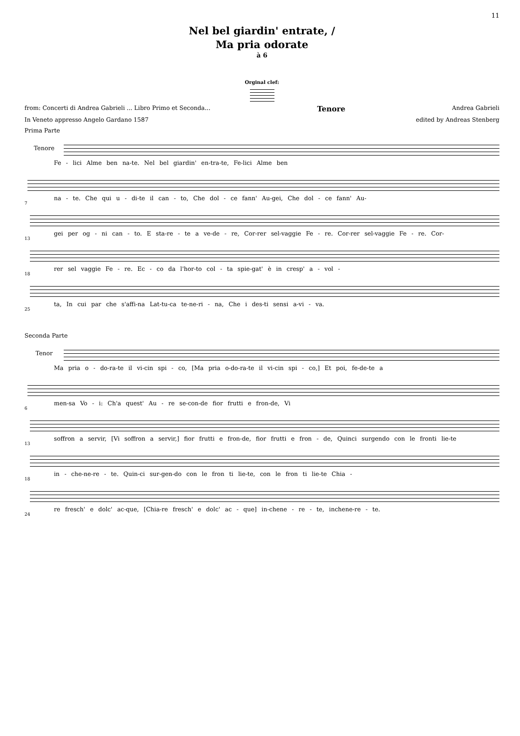11
Nel bel giardin' entrate, /
Ma pria odorate
à 6
Orginal clef:
from: Concerti di Andrea Gabrieli ... Libro Primo et Seconda... Tenore Andrea Gabrieli
In Veneto appresso Angelo Gardano 1587 edited by Andreas Stenberg
Prima Parte
Tenore
Fe - lici Alme ben na-te. Nel bel giardin' en-tra-te, Fe-lici Alme ben
7
na - te. Che qui u - di-te il can - to, Che dol - ce fann' Au-gei, Che dol - ce fann' Au-
13
gei per og - ni can - to. E sta-re - te a ve-de - re, Cor-rer sel-vaggie Fe - re. Cor-rer sel-vaggie Fe - re. Cor-
18
rer sel vaggie Fe - re. Ec - co da l'hor-to col - ta spie-gat' è in cresp' a - vol -
25
ta, In cui par che s'affi-na Lat-tu-ca te-ne-ri - na, Che i des-ti sensi a-vi - va.
Seconda Parte
Tenor
Ma pria o - do-ra-te il vi-cin spi - co, [Ma pria o-do-ra-te il vi-cin spi - co,] Et poi, fe-de-te a
6
men-sa Vo - i: Ch'a quest' Au - re se-con-de fior frutti e fron-de, Vi
13
soffron a servir, [Vi soffron a servir,] fior frutti e fron-de, fior frutti e fron - de, Quinci surgendo con le fronti lie-te
18
in - che-ne-re - te. Quin-ci sur-gen-do con le fron ti lie-te, con le fron ti lie-te Chia -
24
re fresch' e dolc' ac-que, [Chia-re fresch' e dolc' ac - que] in-chene - re - te, inchene-re - te.